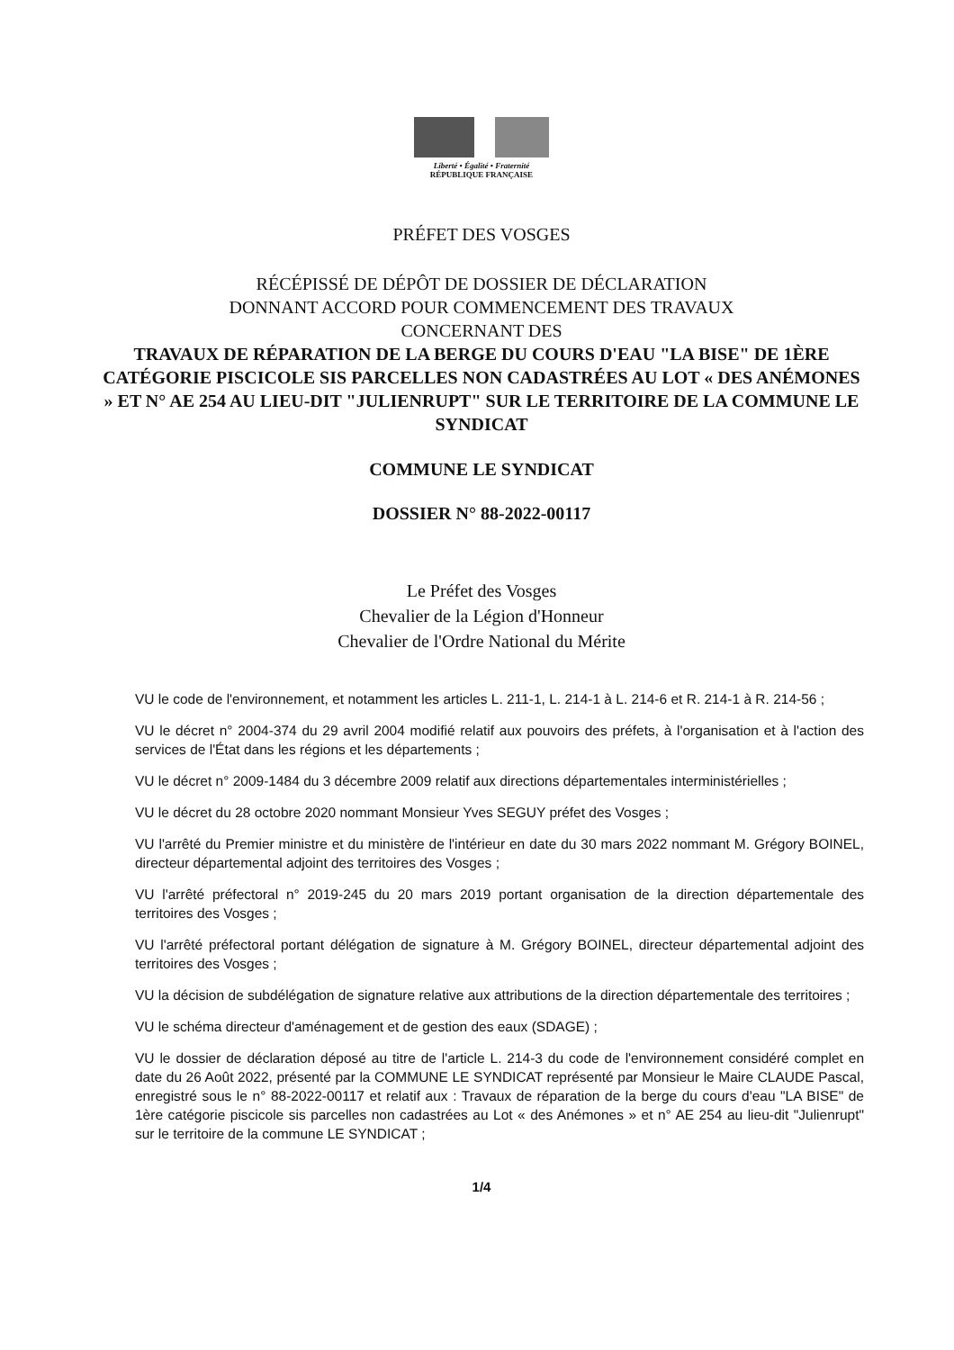Liberté • Égalité • Fraternité
RÉPUBLIQUE FRANÇAISE
PRÉFET DES VOSGES
RÉCÉPISSÉ DE DÉPÔT DE DOSSIER DE DÉCLARATION
DONNANT ACCORD POUR COMMENCEMENT DES TRAVAUX
CONCERNANT DES
TRAVAUX DE RÉPARATION DE LA BERGE DU COURS D'EAU "LA BISE" DE 1ÈRE CATÉGORIE PISCICOLE SIS PARCELLES NON CADASTRÉES AU LOT « DES ANÉMONES » ET N° AE 254 AU LIEU-DIT "JULIENRUPT" SUR LE TERRITOIRE DE LA COMMUNE LE SYNDICAT
COMMUNE LE SYNDICAT
DOSSIER N° 88-2022-00117
Le Préfet des Vosges
Chevalier de la Légion d'Honneur
Chevalier de l'Ordre National du Mérite
VU le code de l'environnement, et notamment les articles L. 211-1, L. 214-1 à L. 214-6 et R. 214-1 à R. 214-56 ;
VU le décret n° 2004-374 du 29 avril 2004 modifié relatif aux pouvoirs des préfets, à l'organisation et à l'action des services de l'État dans les régions et les départements ;
VU le décret n° 2009-1484 du 3 décembre 2009 relatif aux directions départementales interministérielles ;
VU le décret du 28 octobre 2020 nommant Monsieur Yves SEGUY préfet des Vosges ;
VU l'arrêté du Premier ministre et du ministère de l'intérieur en date du 30 mars 2022 nommant M. Grégory BOINEL, directeur départemental adjoint des territoires des Vosges ;
VU l'arrêté préfectoral n° 2019-245 du 20 mars 2019 portant organisation de la direction départementale des territoires des Vosges ;
VU l'arrêté préfectoral portant délégation de signature à M. Grégory BOINEL, directeur départemental adjoint des territoires des Vosges ;
VU la décision de subdélégation de signature relative aux attributions de la direction départementale des territoires ;
VU le schéma directeur d'aménagement et de gestion des eaux (SDAGE) ;
VU le dossier de déclaration déposé au titre de l'article L. 214-3 du code de l'environnement considéré complet en date du 26 Août 2022, présenté par la COMMUNE LE SYNDICAT représenté par Monsieur le Maire CLAUDE Pascal, enregistré sous le n° 88-2022-00117 et relatif aux : Travaux de réparation de la berge du cours d'eau "LA BISE" de 1ère catégorie piscicole sis parcelles non cadastrées au Lot « des Anémones » et n° AE 254 au lieu-dit "Julienrupt" sur le territoire de la commune LE SYNDICAT ;
1/4